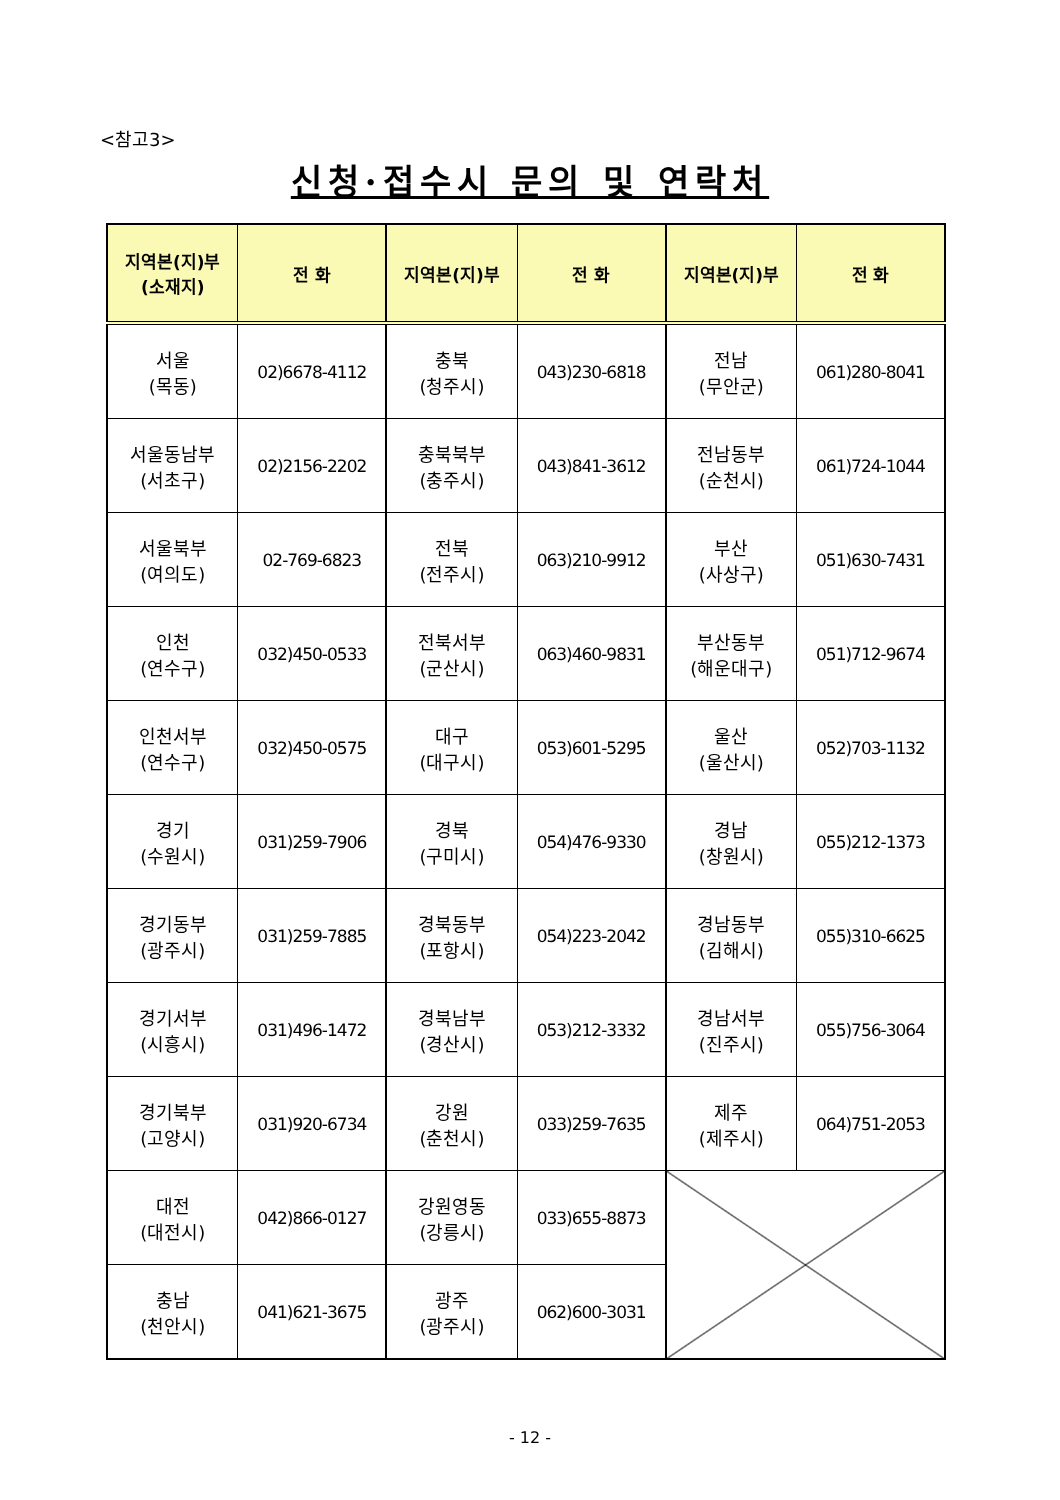<참고3>
신청·접수시 문의 및 연락처
| 지역본(지)부 (소재지) | 전 화 | 지역본(지)부 | 전 화 | 지역본(지)부 | 전 화 |
| --- | --- | --- | --- | --- | --- |
| 서울 (목동) | 02)6678-4112 | 충북 (청주시) | 043)230-6818 | 전남 (무안군) | 061)280-8041 |
| 서울동남부 (서초구) | 02)2156-2202 | 충북북부 (충주시) | 043)841-3612 | 전남동부 (순천시) | 061)724-1044 |
| 서울북부 (여의도) | 02-769-6823 | 전북 (전주시) | 063)210-9912 | 부산 (사상구) | 051)630-7431 |
| 인천 (연수구) | 032)450-0533 | 전북서부 (군산시) | 063)460-9831 | 부산동부 (해운대구) | 051)712-9674 |
| 인천서부 (연수구) | 032)450-0575 | 대구 (대구시) | 053)601-5295 | 울산 (울산시) | 052)703-1132 |
| 경기 (수원시) | 031)259-7906 | 경북 (구미시) | 054)476-9330 | 경남 (창원시) | 055)212-1373 |
| 경기동부 (광주시) | 031)259-7885 | 경북동부 (포항시) | 054)223-2042 | 경남동부 (김해시) | 055)310-6625 |
| 경기서부 (시흥시) | 031)496-1472 | 경북남부 (경산시) | 053)212-3332 | 경남서부 (진주시) | 055)756-3064 |
| 경기북부 (고양시) | 031)920-6734 | 강원 (춘천시) | 033)259-7635 | 제주 (제주시) | 064)751-2053 |
| 대전 (대전시) | 042)866-0127 | 강원영동 (강릉시) | 033)655-8873 | | |
| 충남 (천안시) | 041)621-3675 | 광주 (광주시) | 062)600-3031 | | |
- 12 -